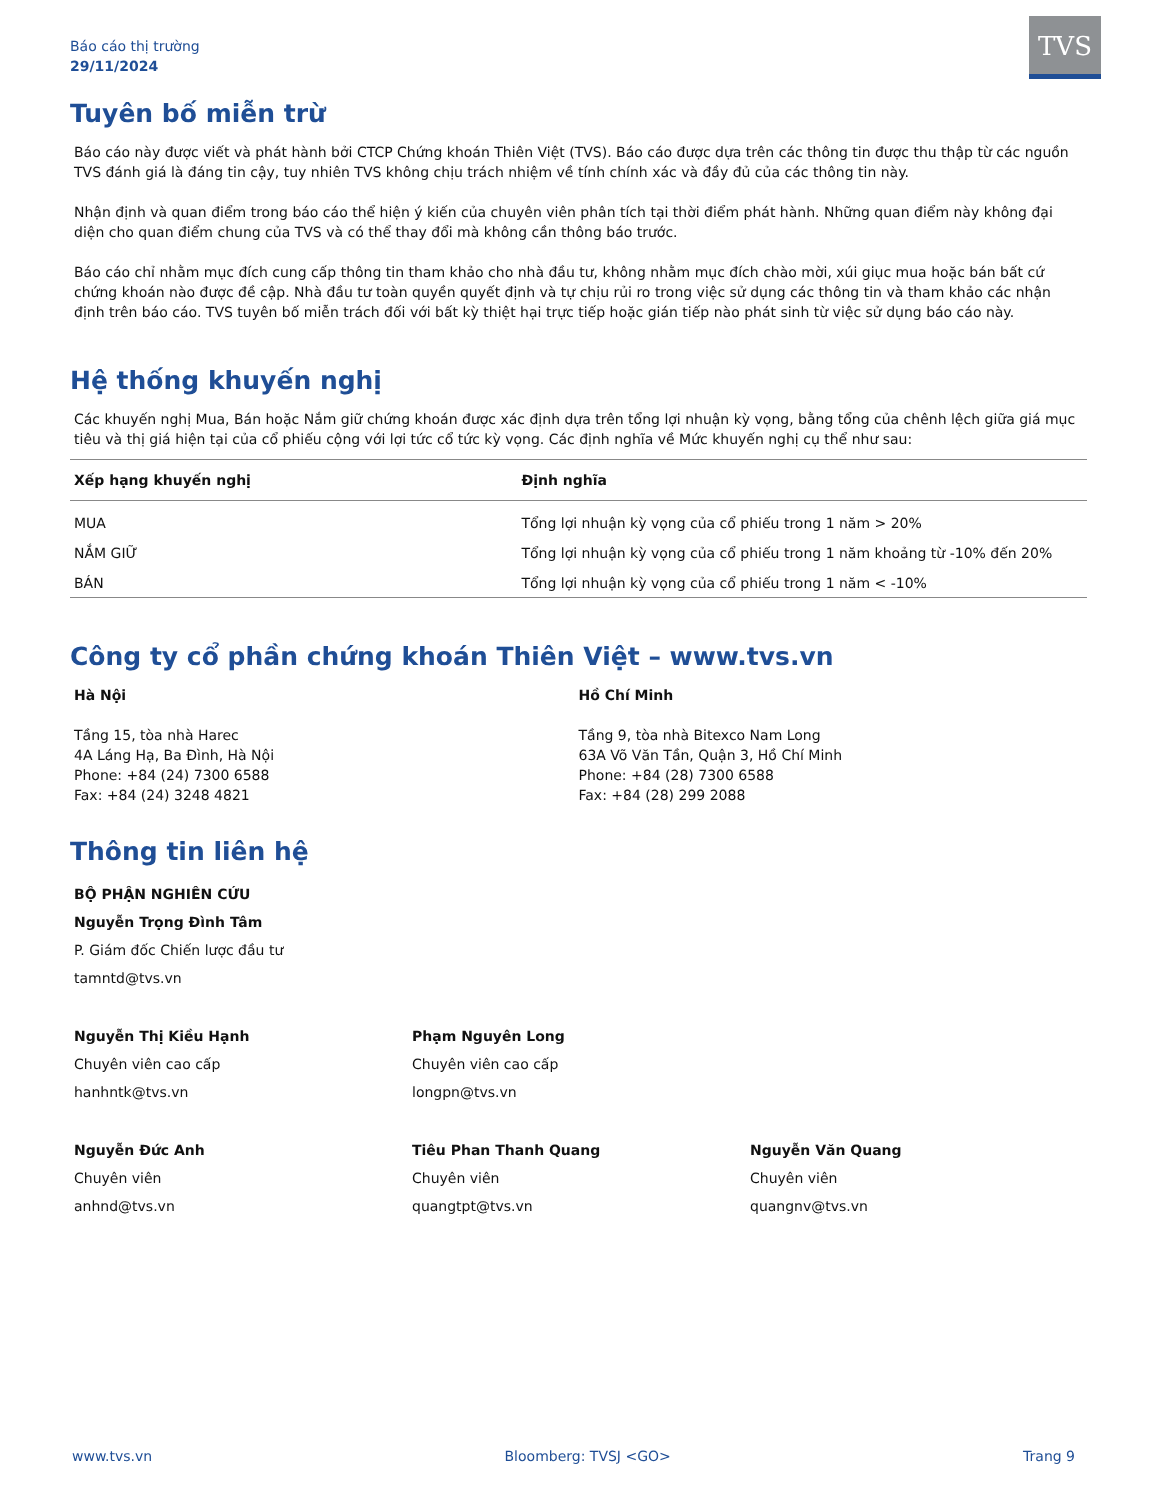Báo cáo thị trường
29/11/2024
TVS
Tuyên bố miễn trừ
Báo cáo này được viết và phát hành bởi CTCP Chứng khoán Thiên Việt (TVS). Báo cáo được dựa trên các thông tin được thu thập từ các nguồn TVS đánh giá là đáng tin cậy, tuy nhiên TVS không chịu trách nhiệm về tính chính xác và đầy đủ của các thông tin này.
Nhận định và quan điểm trong báo cáo thể hiện ý kiến của chuyên viên phân tích tại thời điểm phát hành. Những quan điểm này không đại diện cho quan điểm chung của TVS và có thể thay đổi mà không cần thông báo trước.
Báo cáo chỉ nhằm mục đích cung cấp thông tin tham khảo cho nhà đầu tư, không nhằm mục đích chào mời, xúi giục mua hoặc bán bất cứ chứng khoán nào được đề cập. Nhà đầu tư toàn quyền quyết định và tự chịu rủi ro trong việc sử dụng các thông tin và tham khảo các nhận định trên báo cáo. TVS tuyên bố miễn trách đối với bất kỳ thiệt hại trực tiếp hoặc gián tiếp nào phát sinh từ việc sử dụng báo cáo này.
Hệ thống khuyến nghị
Các khuyến nghị Mua, Bán hoặc Nắm giữ chứng khoán được xác định dựa trên tổng lợi nhuận kỳ vọng, bằng tổng của chênh lệch giữa giá mục tiêu và thị giá hiện tại của cổ phiếu cộng với lợi tức cổ tức kỳ vọng. Các định nghĩa về Mức khuyến nghị cụ thể như sau:
| Xếp hạng khuyến nghị | Định nghĩa |
| --- | --- |
| MUA | Tổng lợi nhuận kỳ vọng của cổ phiếu trong 1 năm > 20% |
| NẮM GIỮ | Tổng lợi nhuận kỳ vọng của cổ phiếu trong 1 năm khoảng từ -10% đến 20% |
| BÁN | Tổng lợi nhuận kỳ vọng của cổ phiếu trong 1 năm < -10% |
Công ty cổ phần chứng khoán Thiên Việt – www.tvs.vn
Hà Nội
Tầng 15, tòa nhà Harec
4A Láng Hạ, Ba Đình, Hà Nội
Phone: +84 (24) 7300 6588
Fax: +84 (24) 3248 4821
Hồ Chí Minh
Tầng 9, tòa nhà Bitexco Nam Long
63A Võ Văn Tần, Quận 3, Hồ Chí Minh
Phone: +84 (28) 7300 6588
Fax: +84 (28) 299 2088
Thông tin liên hệ
BỘ PHẬN NGHIÊN CỨU
Nguyễn Trọng Đình Tâm
P. Giám đốc Chiến lược đầu tư
tamntd@tvs.vn
Nguyễn Thị Kiều Hạnh
Chuyên viên cao cấp
hanhntk@tvs.vn
Phạm Nguyên Long
Chuyên viên cao cấp
longpn@tvs.vn
Nguyễn Đức Anh
Chuyên viên
anhnd@tvs.vn
Tiêu Phan Thanh Quang
Chuyên viên
quangtpt@tvs.vn
Nguyễn Văn Quang
Chuyên viên
quangnv@tvs.vn
www.tvs.vn Bloomberg: TVSJ <GO> Trang 9